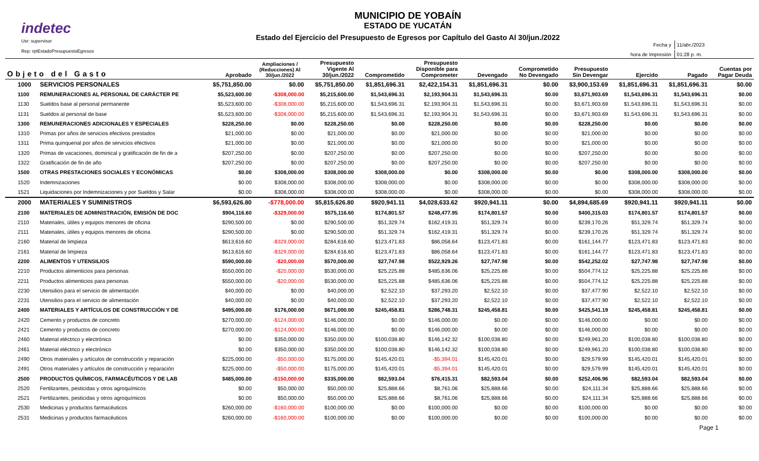indetec
Usr: supervisor
Rep: rptEstadoPresupuestoEgresos
MUNICIPIO DE YOBAÍN
ESTADO DE YUCATÁN
Estado del Ejercicio del Presupuesto de Egresos por Capítulo del Gasto Al 30/jun./2022
| Fecha y | 11/abr./2023 |
| hora de Impresión | 01:28 p. m. |
| Objeto del Gasto | | Aprobado | Ampliaciones / (Reducciones) Al 30/jun./2022 | Presupuesto Vigente Al 30/jun./2022 | Comprometido | Presupuesto Disponible para Comprometer | Devengado | Comprometido No Devengado | Presupuesto Sin Devengar | Ejercido | Pagado | Cuentas por Pagar Deuda |
| --- | --- | --- | --- | --- | --- | --- | --- | --- | --- | --- | --- | --- |
| 1000 | SERVICIOS PERSONALES | $5,751,850.00 | $0.00 | $5,751,850.00 | $1,851,696.31 | $2,422,154.31 | $1,851,696.31 | $0.00 | $3,900,153.69 | $1,851,696.31 | $1,851,696.31 | $0.00 |
| 1100 | REMUNERACIONES AL PERSONAL DE CARÁCTER PE | $5,523,600.00 | -$308,000.00 | $5,215,600.00 | $1,543,696.31 | $2,193,904.31 | $1,543,696.31 | $0.00 | $3,671,903.69 | $1,543,696.31 | $1,543,696.31 | $0.00 |
| 1130 | Sueldos base al personal permanente | $5,523,600.00 | -$308,000.00 | $5,215,600.00 | $1,543,696.31 | $2,193,904.31 | $1,543,696.31 | $0.00 | $3,671,903.69 | $1,543,696.31 | $1,543,696.31 | $0.00 |
| 1131 | Sueldos al personal de base | $5,523,600.00 | -$308,000.00 | $5,215,600.00 | $1,543,696.31 | $2,193,904.31 | $1,543,696.31 | $0.00 | $3,671,903.69 | $1,543,696.31 | $1,543,696.31 | $0.00 |
| 1300 | REMUNERACIONES ADICIONALES Y ESPECIALES | $228,250.00 | $0.00 | $228,250.00 | $0.00 | $228,250.00 | $0.00 | $0.00 | $228,250.00 | $0.00 | $0.00 | $0.00 |
| 1310 | Primas por años de servicios efectivos prestados | $21,000.00 | $0.00 | $21,000.00 | $0.00 | $21,000.00 | $0.00 | $0.00 | $21,000.00 | $0.00 | $0.00 | $0.00 |
| 1311 | Prima quinquenal por años de servicios efectivos | $21,000.00 | $0.00 | $21,000.00 | $0.00 | $21,000.00 | $0.00 | $0.00 | $21,000.00 | $0.00 | $0.00 | $0.00 |
| 1320 | Primas de vacaciones, dominical y gratificación de fin de a | $207,250.00 | $0.00 | $207,250.00 | $0.00 | $207,250.00 | $0.00 | $0.00 | $207,250.00 | $0.00 | $0.00 | $0.00 |
| 1322 | Gratificación de fin de año | $207,250.00 | $0.00 | $207,250.00 | $0.00 | $207,250.00 | $0.00 | $0.00 | $207,250.00 | $0.00 | $0.00 | $0.00 |
| 1500 | OTRAS PRESTACIONES SOCIALES Y ECONÓMICAS | $0.00 | $308,000.00 | $308,000.00 | $308,000.00 | $0.00 | $308,000.00 | $0.00 | $0.00 | $308,000.00 | $308,000.00 | $0.00 |
| 1520 | Indemnizaciones | $0.00 | $308,000.00 | $308,000.00 | $308,000.00 | $0.00 | $308,000.00 | $0.00 | $0.00 | $308,000.00 | $308,000.00 | $0.00 |
| 1521 | Liquidaciones por Indemnizaciones y por Sueldos y Salar | $0.00 | $308,000.00 | $308,000.00 | $308,000.00 | $0.00 | $308,000.00 | $0.00 | $0.00 | $308,000.00 | $308,000.00 | $0.00 |
| 2000 | MATERIALES Y SUMINISTROS | $6,593,626.80 | -$778,000.00 | $5,815,626.80 | $920,941.11 | $4,028,633.62 | $920,941.11 | $0.00 | $4,894,685.69 | $920,941.11 | $920,941.11 | $0.00 |
| 2100 | MATERIALES DE ADMINISTRACIÓN, EMISIÓN DE DOC | $904,116.60 | -$329,000.00 | $575,116.60 | $174,801.57 | $248,477.95 | $174,801.57 | $0.00 | $400,315.03 | $174,801.57 | $174,801.57 | $0.00 |
| 2110 | Materiales, útiles y equipos menores de oficina | $290,500.00 | $0.00 | $290,500.00 | $51,329.74 | $162,419.31 | $51,329.74 | $0.00 | $239,170.26 | $51,329.74 | $51,329.74 | $0.00 |
| 2111 | Materiales, útiles y equipos menores de oficina | $290,500.00 | $0.00 | $290,500.00 | $51,329.74 | $162,419.31 | $51,329.74 | $0.00 | $239,170.26 | $51,329.74 | $51,329.74 | $0.00 |
| 2160 | Material de limpieza | $613,616.60 | -$329,000.00 | $284,616.60 | $123,471.83 | $86,058.64 | $123,471.83 | $0.00 | $161,144.77 | $123,471.83 | $123,471.83 | $0.00 |
| 2161 | Material de limpieza | $613,616.60 | -$329,000.00 | $284,616.60 | $123,471.83 | $86,058.64 | $123,471.83 | $0.00 | $161,144.77 | $123,471.83 | $123,471.83 | $0.00 |
| 2200 | ALIMENTOS Y UTENSILIOS | $590,000.00 | -$20,000.00 | $570,000.00 | $27,747.98 | $522,929.26 | $27,747.98 | $0.00 | $542,252.02 | $27,747.98 | $27,747.98 | $0.00 |
| 2210 | Productos alimenticios para personas | $550,000.00 | -$20,000.00 | $530,000.00 | $25,225.88 | $485,636.06 | $25,225.88 | $0.00 | $504,774.12 | $25,225.88 | $25,225.88 | $0.00 |
| 2211 | Productos alimenticios para personas | $550,000.00 | -$20,000.00 | $530,000.00 | $25,225.88 | $485,636.06 | $25,225.88 | $0.00 | $504,774.12 | $25,225.88 | $25,225.88 | $0.00 |
| 2230 | Utensilios para el servicio de alimentación | $40,000.00 | $0.00 | $40,000.00 | $2,522.10 | $37,293.20 | $2,522.10 | $0.00 | $37,477.90 | $2,522.10 | $2,522.10 | $0.00 |
| 2231 | Utensilios para el servicio de alimentación | $40,000.00 | $0.00 | $40,000.00 | $2,522.10 | $37,293.20 | $2,522.10 | $0.00 | $37,477.90 | $2,522.10 | $2,522.10 | $0.00 |
| 2400 | MATERIALES Y ARTÍCULOS DE CONSTRUCCIÓN Y DE | $495,000.00 | $176,000.00 | $671,000.00 | $245,458.81 | $286,748.31 | $245,458.81 | $0.00 | $425,541.19 | $245,458.81 | $245,458.81 | $0.00 |
| 2420 | Cemento y productos de concreto | $270,000.00 | -$124,000.00 | $146,000.00 | $0.00 | $146,000.00 | $0.00 | $0.00 | $146,000.00 | $0.00 | $0.00 | $0.00 |
| 2421 | Cemento y productos de concreto | $270,000.00 | -$124,000.00 | $146,000.00 | $0.00 | $146,000.00 | $0.00 | $0.00 | $146,000.00 | $0.00 | $0.00 | $0.00 |
| 2460 | Material eléctrico y electrónico | $0.00 | $350,000.00 | $350,000.00 | $100,038.80 | $146,142.32 | $100,038.80 | $0.00 | $249,961.20 | $100,038.80 | $100,038.80 | $0.00 |
| 2461 | Material eléctrico y electrónico | $0.00 | $350,000.00 | $350,000.00 | $100,038.80 | $146,142.32 | $100,038.80 | $0.00 | $249,961.20 | $100,038.80 | $100,038.80 | $0.00 |
| 2490 | Otros materiales y artículos de construcción y reparación | $225,000.00 | -$50,000.00 | $175,000.00 | $145,420.01 | -$5,394.01 | $145,420.01 | $0.00 | $29,579.99 | $145,420.01 | $145,420.01 | $0.00 |
| 2491 | Otros materiales y artículos de construcción y reparación | $225,000.00 | -$50,000.00 | $175,000.00 | $145,420.01 | -$5,394.01 | $145,420.01 | $0.00 | $29,579.99 | $145,420.01 | $145,420.01 | $0.00 |
| 2500 | PRODUCTOS QUÍMICOS, FARMACÉUTICOS Y DE LAB | $485,000.00 | -$150,000.00 | $335,000.00 | $82,593.04 | $76,415.31 | $82,593.04 | $0.00 | $252,406.96 | $82,593.04 | $82,593.04 | $0.00 |
| 2520 | Fertilizantes, pesticidas y otros agroquímicos | $0.00 | $50,000.00 | $50,000.00 | $25,888.66 | $8,761.06 | $25,888.66 | $0.00 | $24,111.34 | $25,888.66 | $25,888.66 | $0.00 |
| 2521 | Fertilizantes, pesticidas y otros agroquímicos | $0.00 | $50,000.00 | $50,000.00 | $25,888.66 | $8,761.06 | $25,888.66 | $0.00 | $24,111.34 | $25,888.66 | $25,888.66 | $0.00 |
| 2530 | Medicinas y productos farmacéuticos | $260,000.00 | -$160,000.00 | $100,000.00 | $0.00 | $100,000.00 | $0.00 | $0.00 | $100,000.00 | $0.00 | $0.00 | $0.00 |
| 2531 | Medicinas y productos farmacéuticos | $260,000.00 | -$160,000.00 | $100,000.00 | $0.00 | $100,000.00 | $0.00 | $0.00 | $100,000.00 | $0.00 | $0.00 | $0.00 |
Page 1